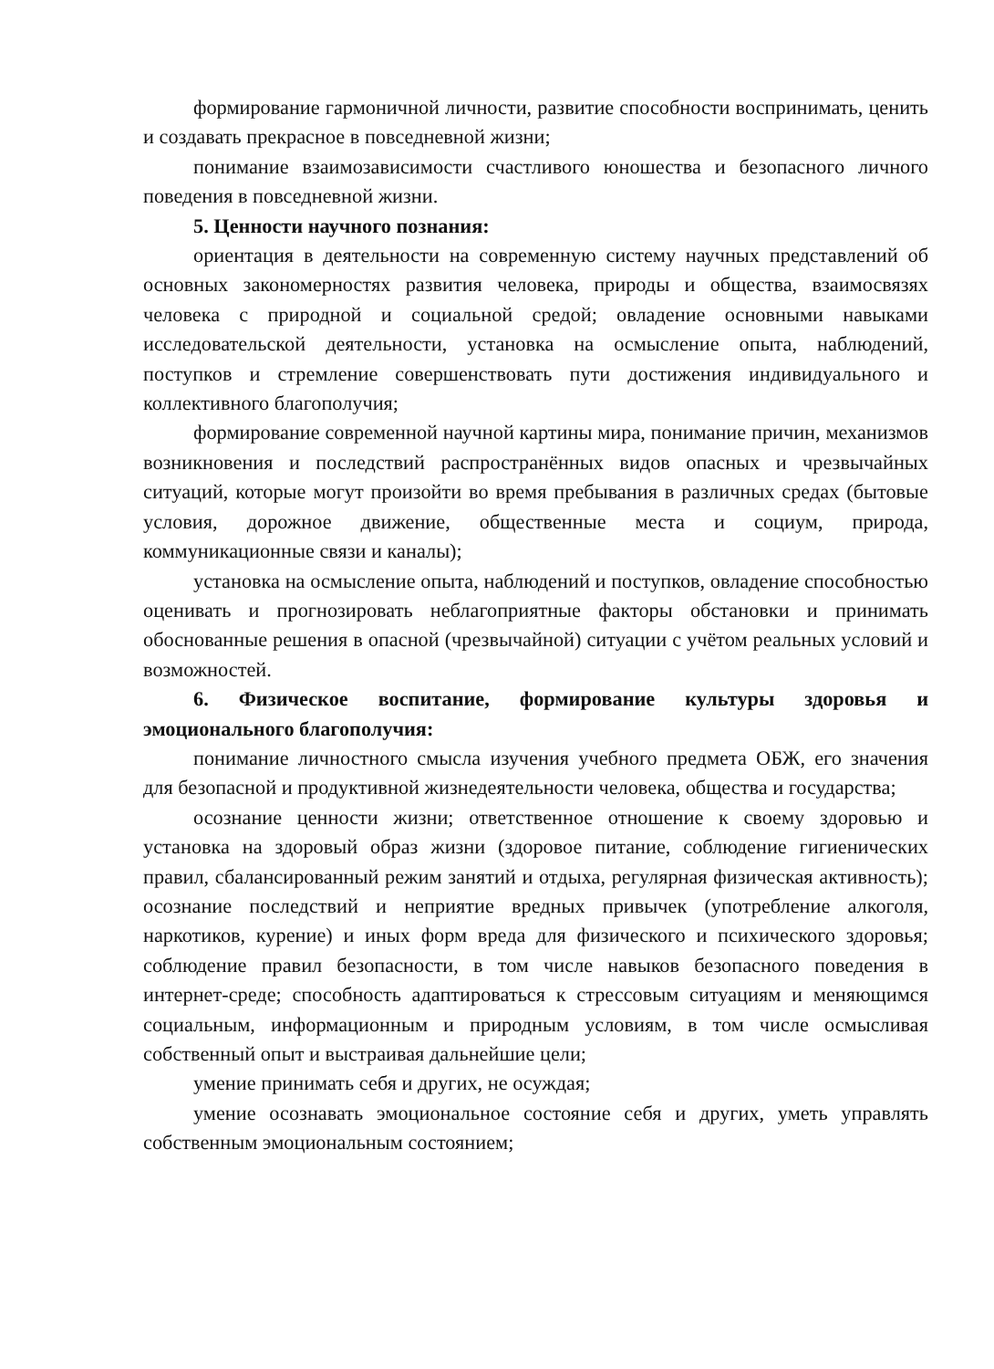формирование гармоничной личности, развитие способности воспринимать, ценить и создавать прекрасное в повседневной жизни;
понимание взаимозависимости счастливого юношества и безопасного личного поведения в повседневной жизни.
5. Ценности научного познания:
ориентация в деятельности на современную систему научных представлений об основных закономерностях развития человека, природы и общества, взаимосвязях человека с природной и социальной средой; овладение основными навыками исследовательской деятельности, установка на осмысление опыта, наблюдений, поступков и стремление совершенствовать пути достижения индивидуального и коллективного благополучия;
формирование современной научной картины мира, понимание причин, механизмов возникновения и последствий распространённых видов опасных и чрезвычайных ситуаций, которые могут произойти во время пребывания в различных средах (бытовые условия, дорожное движение, общественные места и социум, природа, коммуникационные связи и каналы);
установка на осмысление опыта, наблюдений и поступков, овладение способностью оценивать и прогнозировать неблагоприятные факторы обстановки и принимать обоснованные решения в опасной (чрезвычайной) ситуации с учётом реальных условий и возможностей.
6. Физическое воспитание, формирование культуры здоровья и эмоционального благополучия:
понимание личностного смысла изучения учебного предмета ОБЖ, его значения для безопасной и продуктивной жизнедеятельности человека, общества и государства;
осознание ценности жизни; ответственное отношение к своему здоровью и установка на здоровый образ жизни (здоровое питание, соблюдение гигиенических правил, сбалансированный режим занятий и отдыха, регулярная физическая активность); осознание последствий и неприятие вредных привычек (употребление алкоголя, наркотиков, курение) и иных форм вреда для физического и психического здоровья; соблюдение правил безопасности, в том числе навыков безопасного поведения в интернет-среде; способность адаптироваться к стрессовым ситуациям и меняющимся социальным, информационным и природным условиям, в том числе осмысливая собственный опыт и выстраивая дальнейшие цели;
умение принимать себя и других, не осуждая;
умение осознавать эмоциональное состояние себя и других, уметь управлять собственным эмоциональным состоянием;